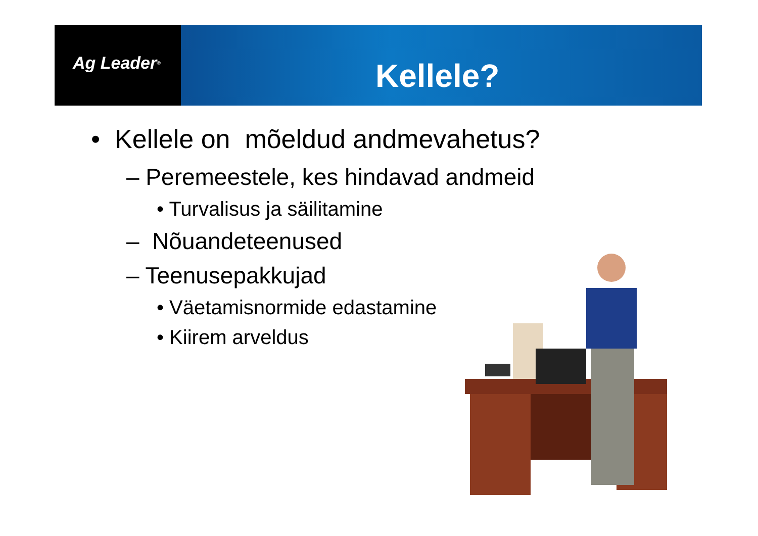Ag Leader<sup>®</sup>
Kellele?
• Kellele on mõeldud andmevahetus?
– Peremeestele, kes hindavad andmeid
• Turvalisus ja säilitamine
– Nõuandeteenused
– Teenusepakkujad
• Väetamisnormide edastamine
• Kiirem arveldus